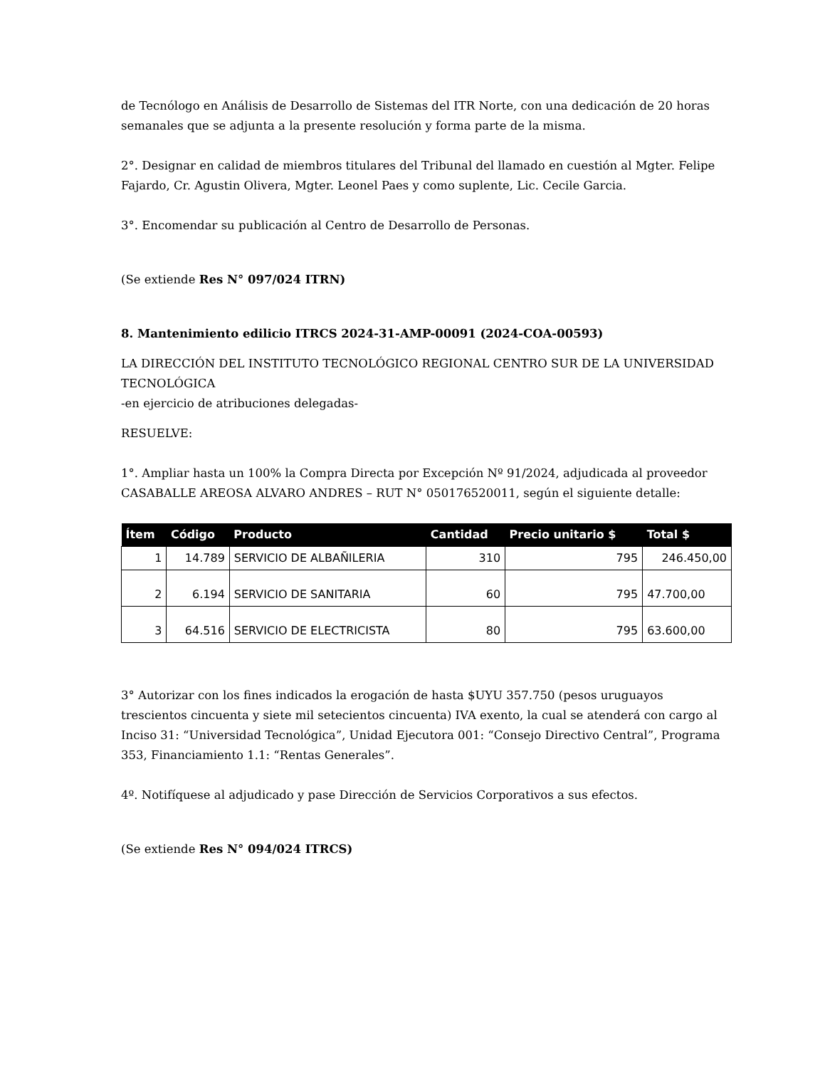de Tecnólogo en Análisis de Desarrollo de Sistemas del ITR Norte, con una dedicación de 20 horas semanales que se adjunta a la presente resolución y forma parte de la misma.
2°. Designar en calidad de miembros titulares del Tribunal del llamado en cuestión al Mgter. Felipe Fajardo, Cr. Agustin Olivera, Mgter. Leonel Paes y como suplente, Lic. Cecile Garcia.
3°. Encomendar su publicación al Centro de Desarrollo de Personas.
(Se extiende Res N° 097/024 ITRN)
8. Mantenimiento edilicio ITRCS 2024-31-AMP-00091 (2024-COA-00593)
LA DIRECCIÓN DEL INSTITUTO TECNOLÓGICO REGIONAL CENTRO SUR DE LA UNIVERSIDAD TECNOLÓGICA
-en ejercicio de atribuciones delegadas-
RESUELVE:
1°. Ampliar hasta un 100% la Compra Directa por Excepción Nº 91/2024, adjudicada al proveedor CASABALLE AREOSA ALVARO ANDRES – RUT N° 050176520011, según el siguiente detalle:
| Ítem | Código | Producto | Cantidad | Precio unitario $ | Total $ |
| --- | --- | --- | --- | --- | --- |
| 1 | 14.789 | SERVICIO DE ALBAÑILERIA | 310 | 795 | 246.450,00 |
| 2 | 6.194 | SERVICIO DE SANITARIA | 60 | 795 | 47.700,00 |
| 3 | 64.516 | SERVICIO DE ELECTRICISTA | 80 | 795 | 63.600,00 |
3° Autorizar con los fines indicados la erogación de hasta $UYU 357.750 (pesos uruguayos trescientos cincuenta y siete mil setecientos cincuenta) IVA exento, la cual se atenderá con cargo al Inciso 31: “Universidad Tecnológica”, Unidad Ejecutora 001: “Consejo Directivo Central”, Programa 353, Financiamiento 1.1: “Rentas Generales”.
4º. Notifíquese al adjudicado y pase Dirección de Servicios Corporativos a sus efectos.
(Se extiende Res N° 094/024 ITRCS)